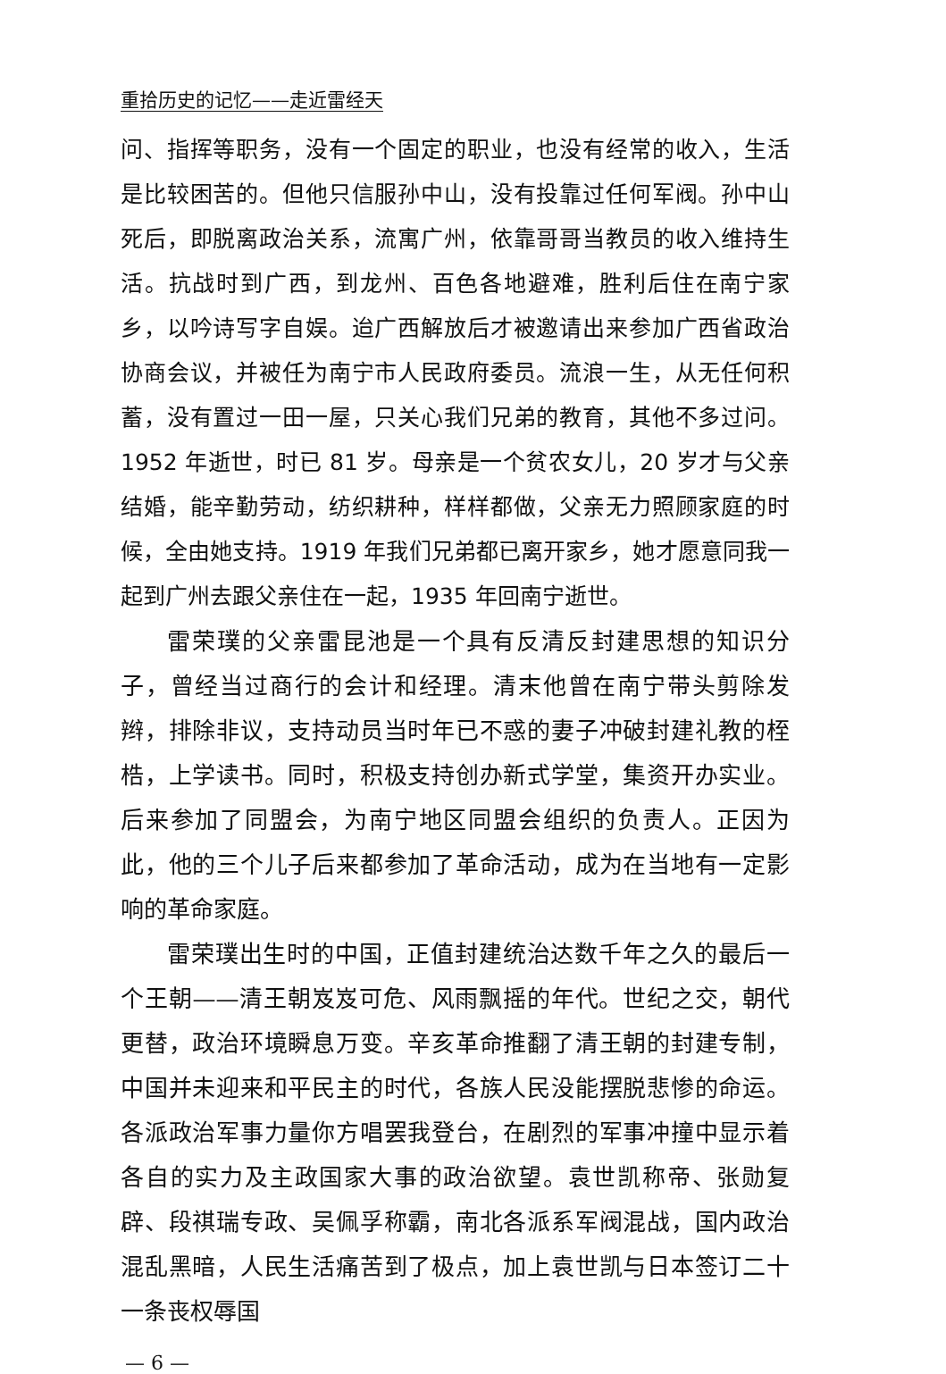重拾历史的记忆——走近雷经天
问、指挥等职务，没有一个固定的职业，也没有经常的收入，生活是比较困苦的。但他只信服孙中山，没有投靠过任何军阀。孙中山死后，即脱离政治关系，流寓广州，依靠哥哥当教员的收入维持生活。抗战时到广西，到龙州、百色各地避难，胜利后住在南宁家乡，以吟诗写字自娱。迨广西解放后才被邀请出来参加广西省政治协商会议，并被任为南宁市人民政府委员。流浪一生，从无任何积蓄，没有置过一田一屋，只关心我们兄弟的教育，其他不多过问。1952 年逝世，时已 81 岁。母亲是一个贫农女儿，20 岁才与父亲结婚，能辛勤劳动，纺织耕种，样样都做，父亲无力照顾家庭的时候，全由她支持。1919 年我们兄弟都已离开家乡，她才愿意同我一起到广州去跟父亲住在一起，1935 年回南宁逝世。
雷荣璞的父亲雷昆池是一个具有反清反封建思想的知识分子，曾经当过商行的会计和经理。清末他曾在南宁带头剪除发辫，排除非议，支持动员当时年已不惑的妻子冲破封建礼教的桎梏，上学读书。同时，积极支持创办新式学堂，集资开办实业。后来参加了同盟会，为南宁地区同盟会组织的负责人。正因为此，他的三个儿子后来都参加了革命活动，成为在当地有一定影响的革命家庭。
雷荣璞出生时的中国，正值封建统治达数千年之久的最后一个王朝——清王朝岌岌可危、风雨飘摇的年代。世纪之交，朝代更替，政治环境瞬息万变。辛亥革命推翻了清王朝的封建专制，中国并未迎来和平民主的时代，各族人民没能摆脱悲惨的命运。各派政治军事力量你方唱罢我登台，在剧烈的军事冲撞中显示着各自的实力及主政国家大事的政治欲望。袁世凯称帝、张勋复辟、段祺瑞专政、吴佩孚称霸，南北各派系军阀混战，国内政治混乱黑暗，人民生活痛苦到了极点，加上袁世凯与日本签订二十一条丧权辱国
— 6 —